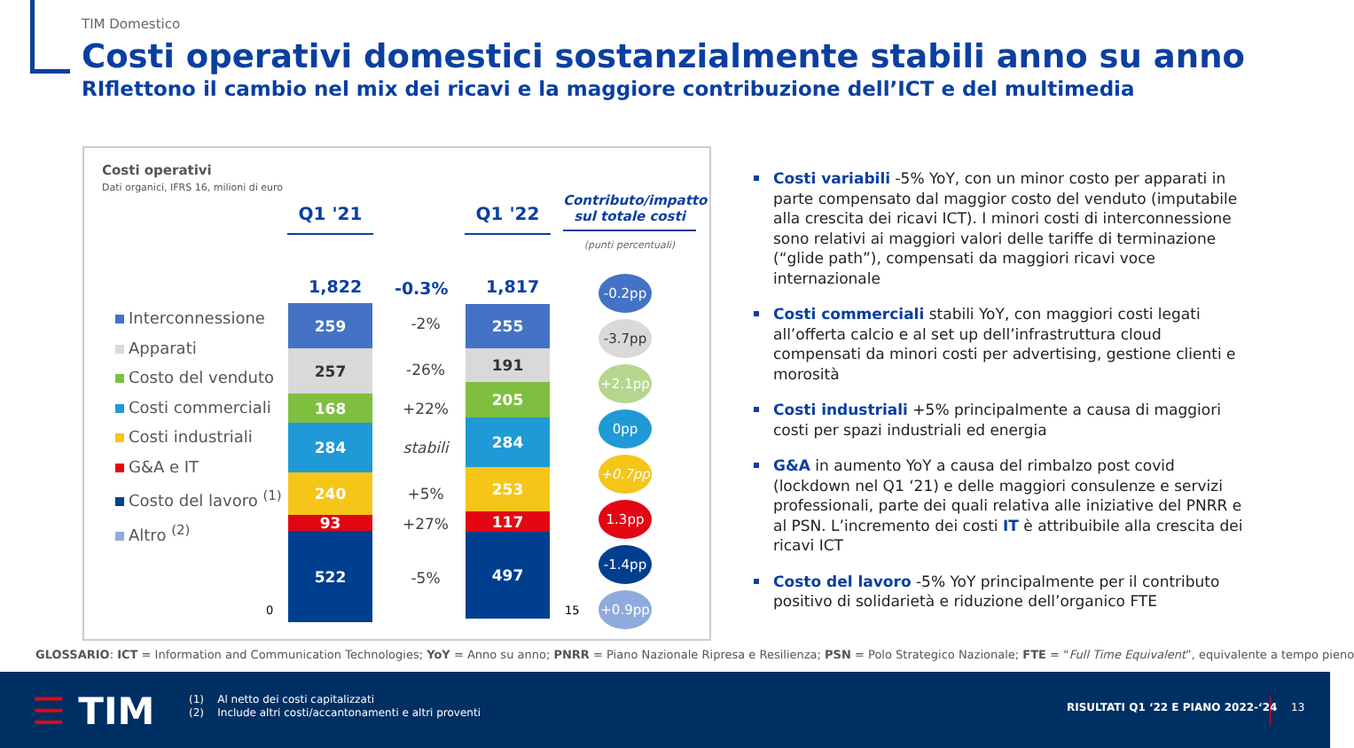TIM Domestico
Costi operativi domestici sostanzialmente stabili anno su anno
RIflettono il cambio nel mix dei ricavi e la maggiore contribuzione dell’ICT e del multimedia
Costi operativi
Dati organici, IFRS 16, milioni di euro
Q1 '21 Q1 '22
Contributo/impatto sul totale costi
(punti percentuali)
Interconnessione
Apparati
Costo del venduto
Costi commerciali
Costi industriali
G&A e IT
Costo del lavoro <sup>(1)</sup>
Altro <sup>(2)</sup>
1,822 -0.3% 1,817
259
257
168
284
240
93
522
255
191
205
284
253
117
497
0 15
-2%
-26%
+22%
stabili
+5%
+27%
-5%
-0.2pp
-3.7pp
+2.1pp
0pp
+0.7pp
1.3pp
-1.4pp
+0.9pp
Costi variabili -5% YoY, con un minor costo per apparati in parte compensato dal maggior costo del venduto (imputabile alla crescita dei ricavi ICT). I minori costi di interconnessione sono relativi ai maggiori valori delle tariffe di terminazione (“glide path”), compensati da maggiori ricavi voce internazionale
Costi commerciali stabili YoY, con maggiori costi legati all’offerta calcio e al set up dell’infrastruttura cloud compensati da minori costi per advertising, gestione clienti e morosità
Costi industriali +5% principalmente a causa di maggiori costi per spazi industriali ed energia
G&A in aumento YoY a causa del rimbalzo post covid (lockdown nel Q1 ‘21) e delle maggiori consulenze e servizi professionali, parte dei quali relativa alle iniziative del PNRR e al PSN. L’incremento dei costi IT è attribuibile alla crescita dei ricavi ICT
Costo del lavoro -5% YoY principalmente per il contributo positivo di solidarietà e riduzione dell’organico FTE
GLOSSARIO: ICT = Information and Communication Technologies; YoY = Anno su anno; PNRR = Piano Nazionale Ripresa e Resilienza; PSN = Polo Strategico Nazionale; FTE = “Full Time Equivalent”, equivalente a tempo pieno
☰ TIM
(1) Al netto dei costi capitalizzati
(2) Include altri costi/accantonamenti e altri proventi
RISULTATI Q1 ‘22 E PIANO 2022-‘24
13